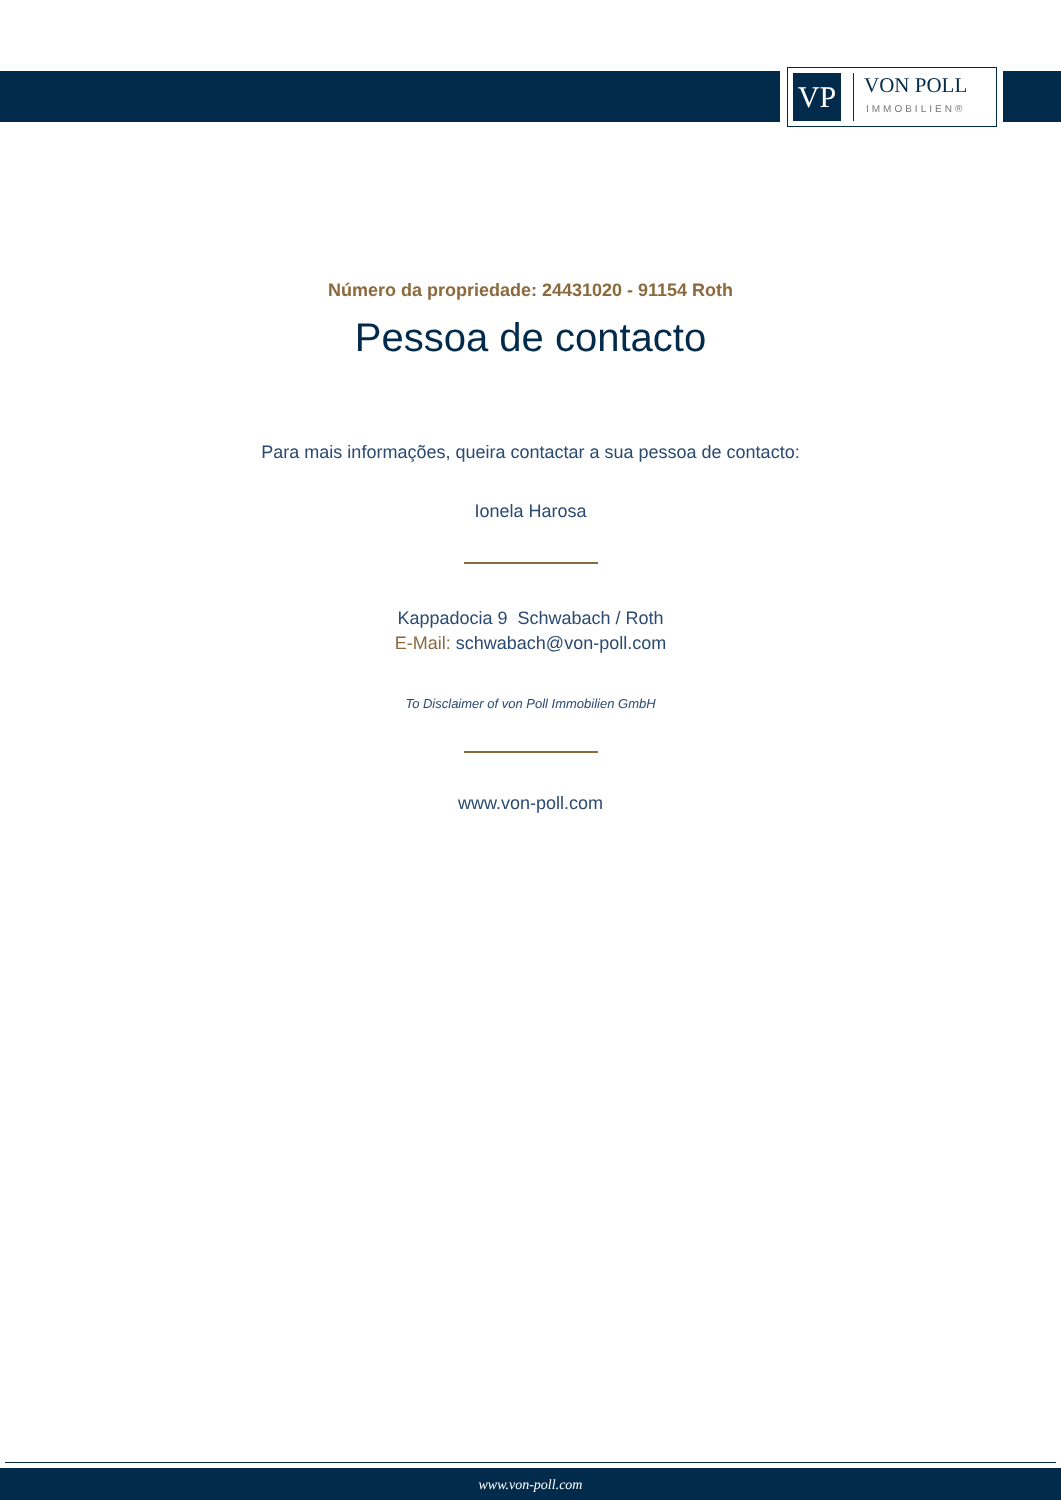VP
VON POLL
IMMOBILIEN®
Número da propriedade: 24431020 - 91154 Roth
Pessoa de contacto
Para mais informações, queira contactar a sua pessoa de contacto:
Ionela Harosa
Kappadocia 9 Schwabach / Roth
E-Mail: schwabach@von-poll.com
To Disclaimer of von Poll Immobilien GmbH
www.von-poll.com
www.von-poll.com